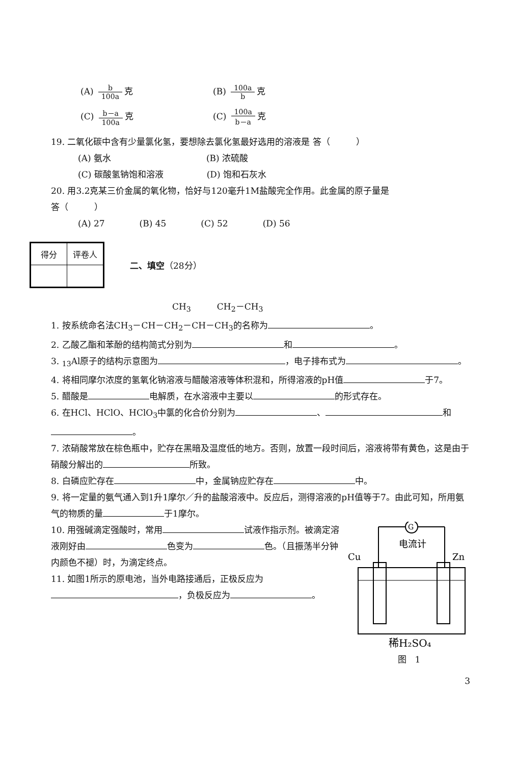(A) b 100a 克 (B) 100a b 克
(C) b－a 100a 克 (C) 100a b－a 克
19. 二氧化碳中含有少量氯化氢，要想除去氯化氢最好选用的溶液是 答（　　　）
(A) 氨水　　　　　　　　　　　(B) 浓硫酸
(C) 碳酸氢钠饱和溶液　　　　　(D) 饱和石灰水
20. 用3.2克某三价金属的氧化物，恰好与120毫升1M盐酸完全作用。此金属的原子量是　　　　　　　　　　　　答（　　　）
(A) 27　　　　(B) 45　　　　(C) 52　　　　(D) 56
| 得分 | 评卷人 |
二、填空 （28分）
CH<sub>3</sub>　　　CH<sub>2</sub>－CH<sub>3</sub>
1. 按系统命名法CH<sub>3</sub>－CH－CH<sub>2</sub>－CH－CH<sub>3</sub>的名称为 。
2. 乙酸乙酯和苯酚的结构简式分别为 和 。
3. <sub>13</sub>Al原子的结构示意图为 ，电子排布式为 。
4. 将相同摩尔浓度的氢氧化钠溶液与醋酸溶液等体积混和，所得溶液的pH值 于7。
5. 醋酸是 电解质，在水溶液中主要以 的形式存在。
6. 在HCl、HClO、HClO<sub>3</sub>中氯的化合价分别为 、 和 。
7. 浓硝酸常放在棕色瓶中，贮存在黑暗及温度低的地方。否则，放置一段时间后，溶液将带有黄色，这是由于硝酸分解出的 所致。
8. 白磷应贮存在 中，金属钠应贮存在 中。
9. 将一定量的氨气通入到1升1摩尔／升的盐酸溶液中。反应后，测得溶液的pH值等于7。由此可知，所用氨气的物质的量 于1摩尔。
G
电流计
Cu
Zn
稀H₂SO₄
图　1
10. 用强碱滴定强酸时，常用 试液作指示剂。被滴定溶液刚好由 色变为 色。（且振荡半分钟内颜色不褪）时，为滴定终点。
11. 如图1所示的原电池，当外电路接通后，正极反应为 ，负极反应为 。
3